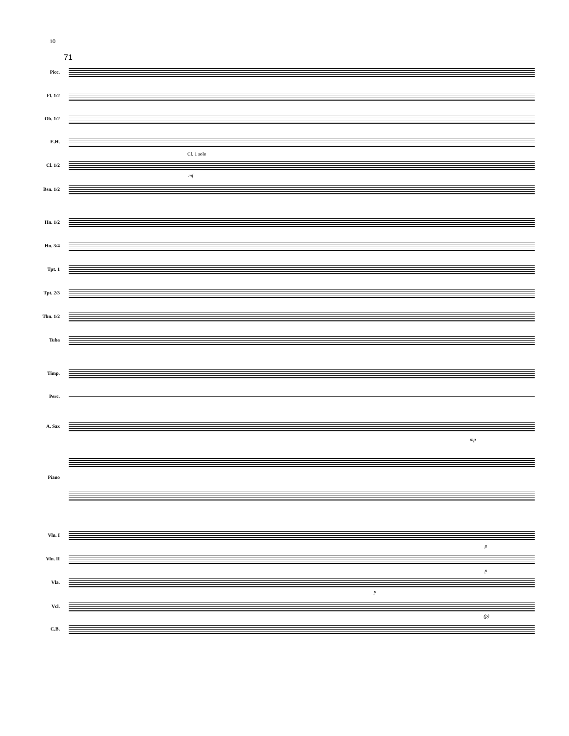10
71
Picc.
Fl. 1/2
Ob. 1/2
E.H.
Cl. 1 solo
Cl. 1/2
mf
Bsn. 1/2
Hn. 1/2
Hn. 3/4
Tpt. 1
Tpt. 2/3
Tbn. 1/2
Tuba
Timp.
Perc.
A. Sax
mp
Piano
Vln. I
p
Vln. II
p
Vla.
p
Vcl.
(p)
C.B.